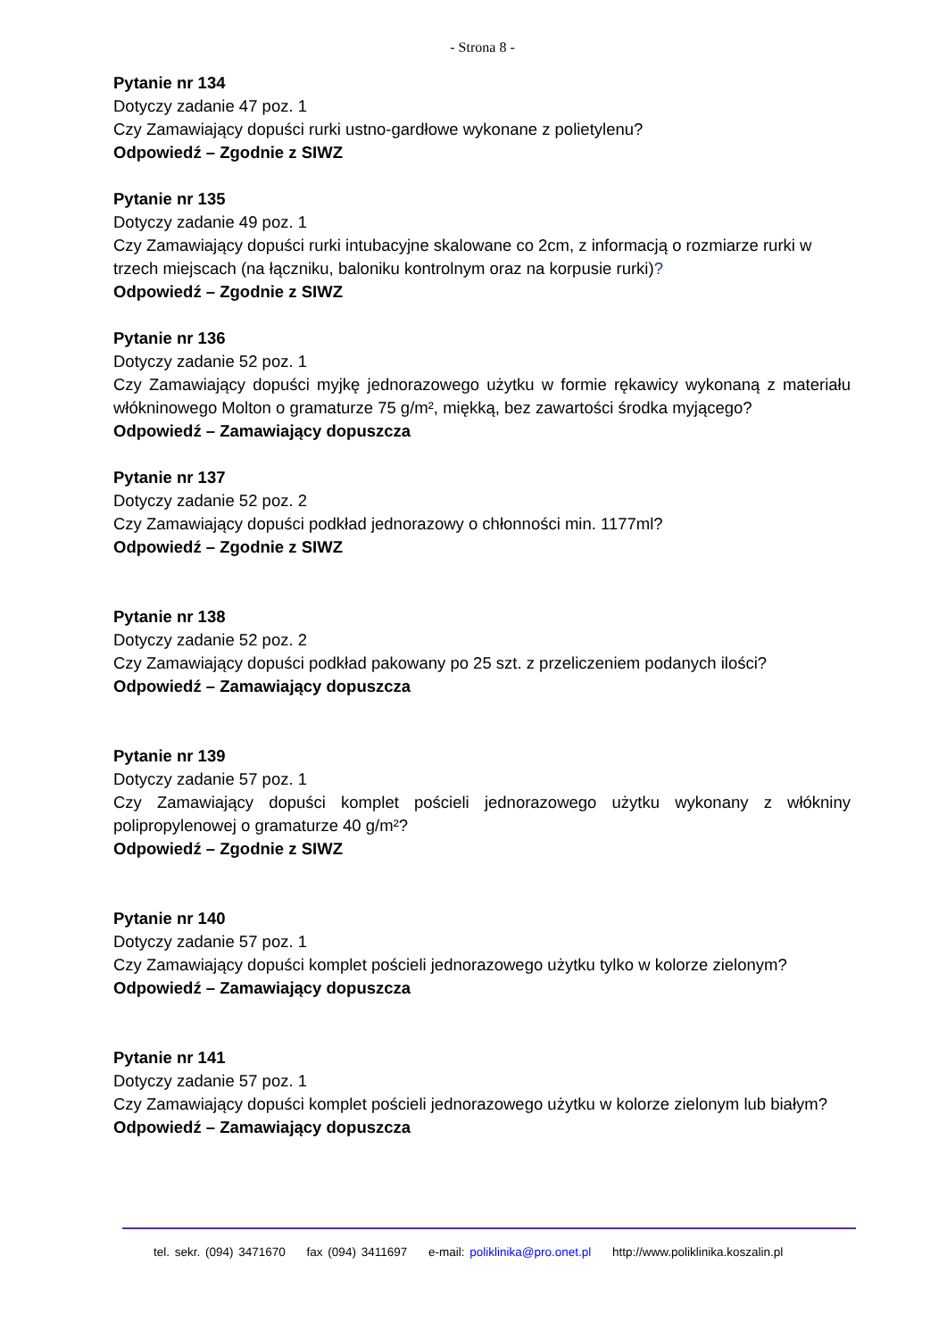- Strona 8 -
Pytanie nr 134
Dotyczy zadanie 47 poz. 1
Czy Zamawiający dopuści rurki ustno-gardłowe wykonane z polietylenu?
Odpowiedź – Zgodnie z SIWZ
Pytanie nr 135
Dotyczy zadanie 49 poz. 1
Czy Zamawiający dopuści rurki intubacyjne skalowane co 2cm, z informacją o rozmiarze rurki w trzech miejscach (na łączniku, baloniku kontrolnym oraz na korpusie rurki)?
Odpowiedź – Zgodnie z SIWZ
Pytanie nr 136
Dotyczy zadanie 52 poz. 1
Czy Zamawiający dopuści myjkę jednorazowego użytku w formie rękawicy wykonaną z materiału włókninowego Molton o gramaturze 75 g/m², miękką, bez zawartości środka myjącego?
Odpowiedź – Zamawiający dopuszcza
Pytanie nr 137
Dotyczy zadanie 52 poz. 2
Czy Zamawiający dopuści podkład jednorazowy o chłonności min. 1177ml?
Odpowiedź – Zgodnie z SIWZ
Pytanie nr 138
Dotyczy zadanie 52 poz. 2
Czy Zamawiający dopuści podkład pakowany po 25 szt. z przeliczeniem podanych ilości?
Odpowiedź – Zamawiający dopuszcza
Pytanie nr 139
Dotyczy zadanie 57 poz. 1
Czy Zamawiający dopuści komplet pościeli jednorazowego użytku wykonany z włókniny polipropylenowej o gramaturze 40 g/m²?
Odpowiedź – Zgodnie z SIWZ
Pytanie nr 140
Dotyczy zadanie 57 poz. 1
Czy Zamawiający dopuści komplet pościeli jednorazowego użytku tylko w kolorze zielonym?
Odpowiedź – Zamawiający dopuszcza
Pytanie nr 141
Dotyczy zadanie 57 poz. 1
Czy Zamawiający dopuści komplet pościeli jednorazowego użytku w kolorze zielonym lub białym?
Odpowiedź – Zamawiający dopuszcza
tel. sekr. (094) 3471670 fax (094) 3411697 e-mail: poliklinika@pro.onet.pl http://www.poliklinika.koszalin.pl